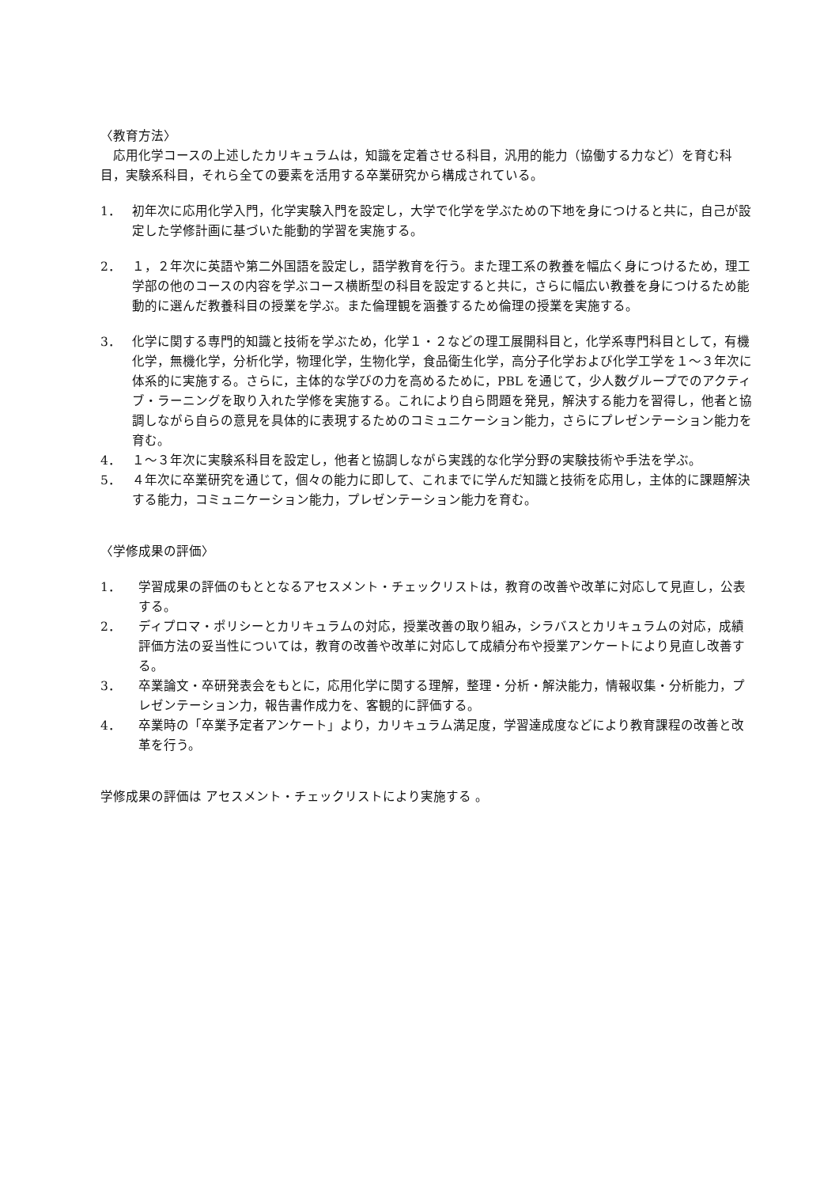〈教育方法〉
　応用化学コースの上述したカリキュラムは，知識を定着させる科目，汎用的能力（協働する力など）を育む科目，実験系科目，それら全ての要素を活用する卒業研究から構成されている。
1． 初年次に応用化学入門，化学実験入門を設定し，大学で化学を学ぶための下地を身につけると共に，自己が設定した学修計画に基づいた能動的学習を実施する。
2． １，２年次に英語や第二外国語を設定し，語学教育を行う。また理工系の教養を幅広く身につけるため，理工学部の他のコースの内容を学ぶコース横断型の科目を設定すると共に，さらに幅広い教養を身につけるため能動的に選んだ教養科目の授業を学ぶ。また倫理観を涵養するため倫理の授業を実施する。
3． 化学に関する専門的知識と技術を学ぶため，化学１・２などの理工展開科目と，化学系専門科目として，有機化学，無機化学，分析化学，物理化学，生物化学，食品衛生化学，高分子化学および化学工学を１～３年次に体系的に実施する。さらに，主体的な学びの力を高めるために，PBL を通じて，少人数グループでのアクティブ・ラーニングを取り入れた学修を実施する。これにより自ら問題を発見，解決する能力を習得し，他者と協調しながら自らの意見を具体的に表現するためのコミュニケーション能力，さらにプレゼンテーション能力を育む。
4． １～３年次に実験系科目を設定し，他者と協調しながら実践的な化学分野の実験技術や手法を学ぶ。
5． ４年次に卒業研究を通じて，個々の能力に即して、これまでに学んだ知識と技術を応用し，主体的に課題解決する能力，コミュニケーション能力，プレゼンテーション能力を育む。
〈学修成果の評価〉
1． 学習成果の評価のもととなるアセスメント・チェックリストは，教育の改善や改革に対応して見直し，公表する。
2． ディプロマ・ポリシーとカリキュラムの対応，授業改善の取り組み，シラバスとカリキュラムの対応，成績評価方法の妥当性については，教育の改善や改革に対応して成績分布や授業アンケートにより見直し改善する。
3． 卒業論文・卒研発表会をもとに，応用化学に関する理解，整理・分析・解決能力，情報収集・分析能力，プレゼンテーション力，報告書作成力を、客観的に評価する。
4． 卒業時の「卒業予定者アンケート」より，カリキュラム満足度，学習達成度などにより教育課程の改善と改革を行う。
学修成果の評価は アセスメント・チェックリストにより実施する 。